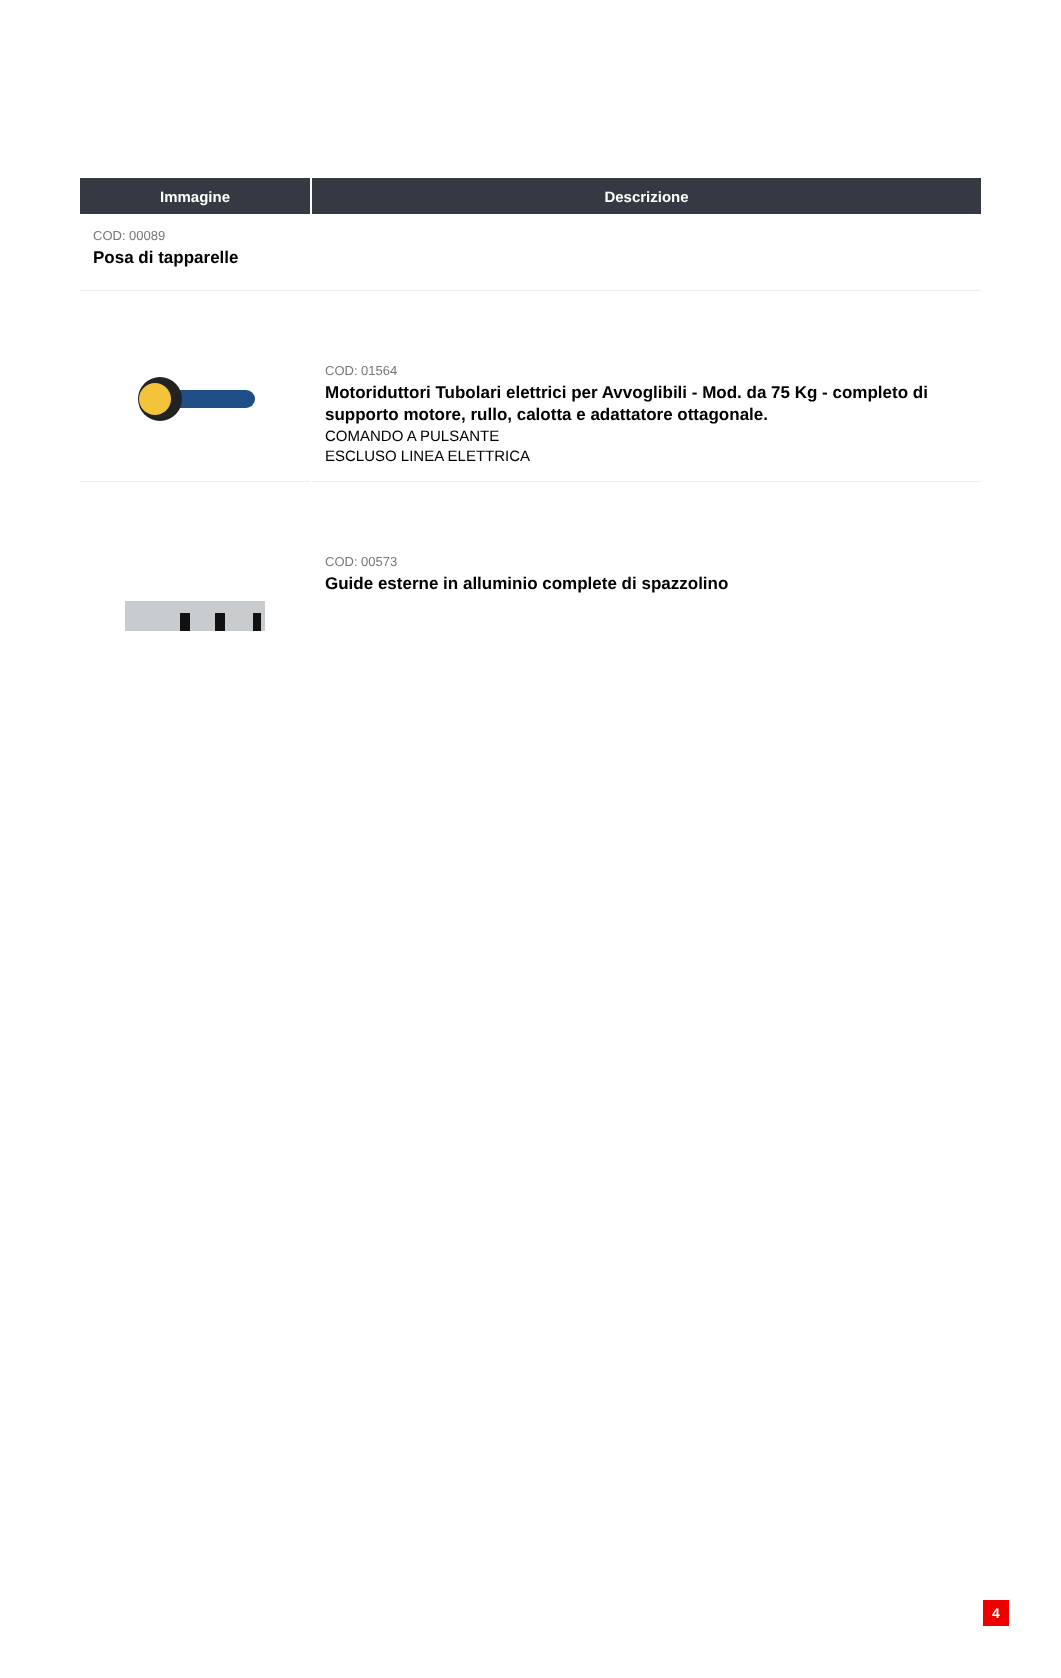| Immagine | Descrizione |
| --- | --- |
| COD: 00089 Posa di tapparelle | |
| | COD: 01564 Motoriduttori Tubolari elettrici per Avvoglibili - Mod. da 75 Kg - completo di supporto motore, rullo, calotta e adattatore ottagonale. COMANDO A PULSANTE ESCLUSO LINEA ELETTRICA |
| | COD: 00573 Guide esterne in alluminio complete di spazzolino |
4